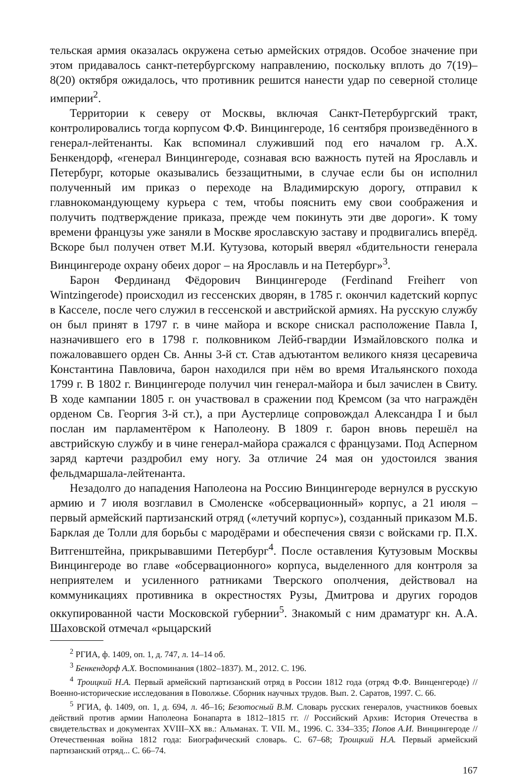тельская армия оказалась окружена сетью армейских отрядов. Особое значение при этом придавалось санкт-петербургскому направлению, поскольку вплоть до 7(19)–8(20) октября ожидалось, что противник решится нанести удар по северной столице империи<sup>2</sup>.
Территории к северу от Москвы, включая Санкт-Петербургский тракт, контролировались тогда корпусом Ф.Ф. Винцингероде, 16 сентября произведённого в генерал-лейтенанты. Как вспоминал служивший под его началом гр. А.Х. Бенкендорф, «генерал Винцингероде, сознавая всю важность путей на Ярославль и Петербург, которые оказывались беззащитными, в случае если бы он исполнил полученный им приказ о переходе на Владимирскую дорогу, отправил к главнокомандующему курьера с тем, чтобы пояснить ему свои соображения и получить подтверждение приказа, прежде чем покинуть эти две дороги». К тому времени французы уже заняли в Москве ярославскую заставу и продвигались вперёд. Вскоре был получен ответ М.И. Кутузова, который вверял «бдительности генерала Винцингероде охрану обеих дорог – на Ярославль и на Петербург»<sup>3</sup>.
Барон Фердинанд Фёдорович Винцингероде (Ferdinand Freiherr von Wintzingerode) происходил из гессенских дворян, в 1785 г. окончил кадетский корпус в Касселе, после чего служил в гессенской и австрийской армиях. На русскую службу он был принят в 1797 г. в чине майора и вскоре снискал расположение Павла I, назначившего его в 1798 г. полковником Лейб-гвардии Измайловского полка и пожаловавшего орден Св. Анны 3-й ст. Став адъютантом великого князя цесаревича Константина Павловича, барон находился при нём во время Итальянского похода 1799 г. В 1802 г. Винцингероде получил чин генерал-майора и был зачислен в Свиту. В ходе кампании 1805 г. он участвовал в сражении под Кремсом (за что награждён орденом Св. Георгия 3-й ст.), а при Аустерлице сопровождал Александра I и был послан им парламентёром к Наполеону. В 1809 г. барон вновь перешёл на австрийскую службу и в чине генерал-майора сражался с французами. Под Асперном заряд картечи раздробил ему ногу. За отличие 24 мая он удостоился звания фельдмаршала-лейтенанта.
Незадолго до нападения Наполеона на Россию Винцингероде вернулся в русскую армию и 7 июля возглавил в Смоленске «обсервационный» корпус, а 21 июля – первый армейский партизанский отряд («летучий корпус»), созданный приказом М.Б. Барклая де Толли для борьбы с мародёрами и обеспечения связи с войсками гр. П.Х. Витгенштейна, прикрывавшими Петербург<sup>4</sup>. После оставления Кутузовым Москвы Винцингероде во главе «обсервационного» корпуса, выделенного для контроля за неприятелем и усиленного ратниками Тверского ополчения, действовал на коммуникациях противника в окрестностях Рузы, Дмитрова и других городов оккупированной части Московской губернии<sup>5</sup>. Знакомый с ним драматург кн. А.А. Шаховской отмечал «рыцарский
<sup>2</sup> РГИА, ф. 1409, оп. 1, д. 747, л. 14–14 об.
<sup>3</sup> Бенкендорф А.Х. Воспоминания (1802–1837). М., 2012. С. 196.
<sup>4</sup> Троицкий Н.А. Первый армейский партизанский отряд в России 1812 года (отряд Ф.Ф. Винценгероде) // Военно-исторические исследования в Поволжье. Сборник научных трудов. Вып. 2. Саратов, 1997. С. 66.
<sup>5</sup> РГИА, ф. 1409, оп. 1, д. 694, л. 4б–16; Безотосный В.М. Словарь русских генералов, участников боевых действий против армии Наполеона Бонапарта в 1812–1815 гг. // Российский Архив: История Отечества в свидетельствах и документах XVIII–XX вв.: Альманах. Т. VII. М., 1996. С. 334–335; Попов А.И. Винцингероде // Отечественная война 1812 года: Биографический словарь. С. 67–68; Троицкий Н.А. Первый армейский партизанский отряд... С. 66–74.
167